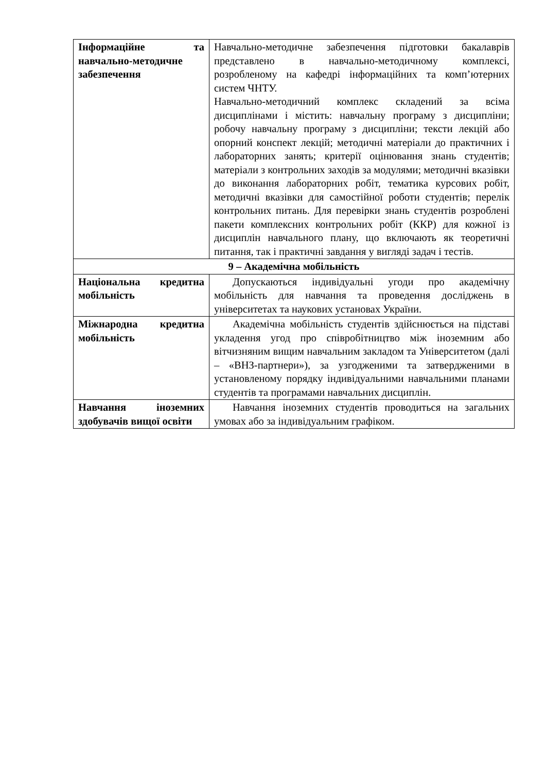| Інформаційне та навчально-методичне забезпечення | Навчально-методичне забезпечення підготовки бакалаврів представлено в навчально-методичному комплексі, розробленому на кафедрі інформаційних та комп’ютерних систем ЧНТУ. Навчально-методичний комплекс складений за всіма дисциплінами і містить: навчальну програму з дисципліни; робочу навчальну програму з дисципліни; тексти лекцій або опорний конспект лекцій; методичні матеріали до практичних і лабораторних занять; критерії оцінювання знань студентів; матеріали з контрольних заходів за модулями; методичні вказівки до виконання лабораторних робіт, тематика курсових робіт, методичні вказівки для самостійної роботи студентів; перелік контрольних питань. Для перевірки знань студентів розроблені пакети комплексних контрольних робіт (ККР) для кожної із дисциплін навчального плану, що включають як теоретичні питання, так і практичні завдання у вигляді задач і тестів. |
| 9 – Академічна мобільність | |
| Національна кредитна мобільність | Допускаються індивідуальні угоди про академічну мобільність для навчання та проведення досліджень в університетах та наукових установах України. |
| Міжнародна кредитна мобільність | Академічна мобільність студентів здійснюється на підставі укладення угод про співробітництво між іноземним або вітчизняним вищим навчальним закладом та Університетом (далі – «ВНЗ-партнери»), за узгодженими та затвердженими в установленому порядку індивідуальними навчальними планами студентів та програмами навчальних дисциплін. |
| Навчання іноземних здобувачів вищої освіти | Навчання іноземних студентів проводиться на загальних умовах або за індивідуальним графіком. |